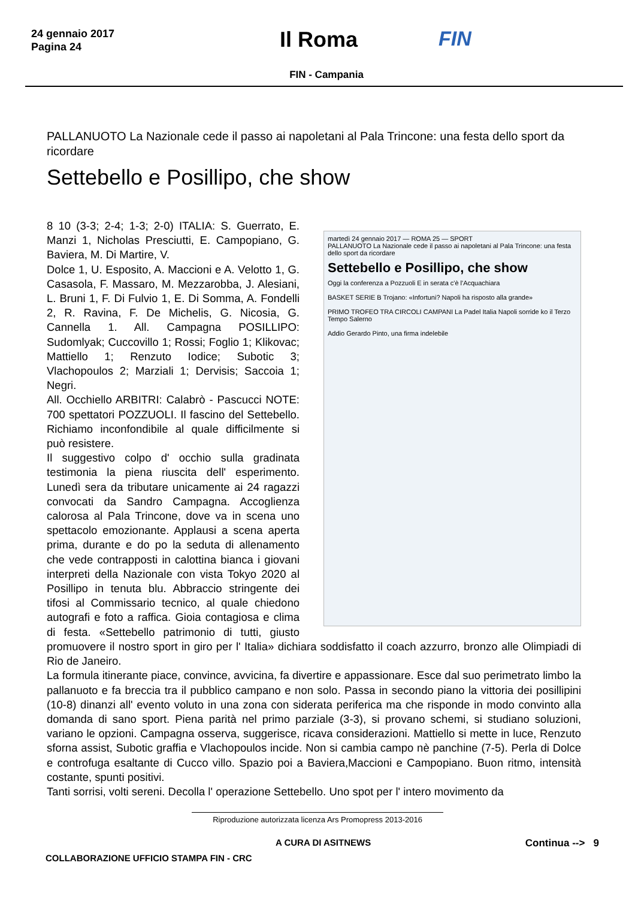24 gennaio 2017
Pagina 24
Il Roma FIN
FIN - Campania
PALLANUOTO La Nazionale cede il passo ai napoletani al Pala Trincone: una festa dello sport da ricordare
Settebello e Posillipo, che show
martedì 24 gennaio 2017 — ROMA 25 — SPORT
PALLANUOTO La Nazionale cede il passo ai napoletani al Pala Trincone: una festa dello sport da ricordare
Settebello e Posillipo, che show
Oggi la conferenza a Pozzuoli E in serata c'è l'Acquachiara
BASKET SERIE B Trojano: «Infortuni? Napoli ha risposto alla grande»
PRIMO TROFEO TRA CIRCOLI CAMPANI La Padel Italia Napoli sorride ko il Terzo Tempo Salerno
Addio Gerardo Pinto, una firma indelebile
8 10 (3-3; 2-4; 1-3; 2-0) ITALIA: S. Guerrato, E. Manzi 1, Nicholas Presciutti, E. Campopiano, G. Baviera, M. Di Martire, V.
Dolce 1, U. Esposito, A. Maccioni e A. Velotto 1, G. Casasola, F. Massaro, M. Mezzarobba, J. Alesiani, L. Bruni 1, F. Di Fulvio 1, E. Di Somma, A. Fondelli 2, R. Ravina, F. De Michelis, G. Nicosia, G. Cannella 1. All. Campagna POSILLIPO: Sudomlyak; Cuccovillo 1; Rossi; Foglio 1; Klikovac; Mattiello 1; Renzuto Iodice; Subotic 3; Vlachopoulos 2; Marziali 1; Dervisis; Saccoia 1; Negri.
All. Occhiello ARBITRI: Calabrò - Pascucci NOTE: 700 spettatori POZZUOLI. Il fascino del Settebello. Richiamo inconfondibile al quale difficilmente si può resistere.
Il suggestivo colpo d' occhio sulla gradinata testimonia la piena riuscita dell' esperimento. Lunedì sera da tributare unicamente ai 24 ragazzi convocati da Sandro Campagna. Accoglienza calorosa al Pala Trincone, dove va in scena uno spettacolo emozionante. Applausi a scena aperta prima, durante e do po la seduta di allenamento che vede contrapposti in calottina bianca i giovani interpreti della Nazionale con vista Tokyo 2020 al Posillipo in tenuta blu. Abbraccio stringente dei tifosi al Commissario tecnico, al quale chiedono autografi e foto a raffica. Gioia contagiosa e clima di festa. «Settebello patrimonio di tutti, giusto promuovere il nostro sport in giro per l' Italia» dichiara soddisfatto il coach azzurro, bronzo alle Olimpiadi di Rio de Janeiro.
La formula itinerante piace, convince, avvicina, fa divertire e appassionare. Esce dal suo perimetrato limbo la pallanuoto e fa breccia tra il pubblico campano e non solo. Passa in secondo piano la vittoria dei posillipini (10-8) dinanzi all' evento voluto in una zona con siderata periferica ma che risponde in modo convinto alla domanda di sano sport. Piena parità nel primo parziale (3-3), si provano schemi, si studiano soluzioni, variano le opzioni. Campagna osserva, suggerisce, ricava considerazioni. Mattiello si mette in luce, Renzuto sforna assist, Subotic graffia e Vlachopoulos incide. Non si cambia campo nè panchine (7-5). Perla di Dolce e controfuga esaltante di Cucco villo. Spazio poi a Baviera,Maccioni e Campopiano. Buon ritmo, intensità costante, spunti positivi.
Tanti sorrisi, volti sereni. Decolla l' operazione Settebello. Uno spot per l' intero movimento da
Riproduzione autorizzata licenza Ars Promopress 2013-2016
A CURA DI ASITNEWS Continua --> 9
COLLABORAZIONE UFFICIO STAMPA FIN - CRC